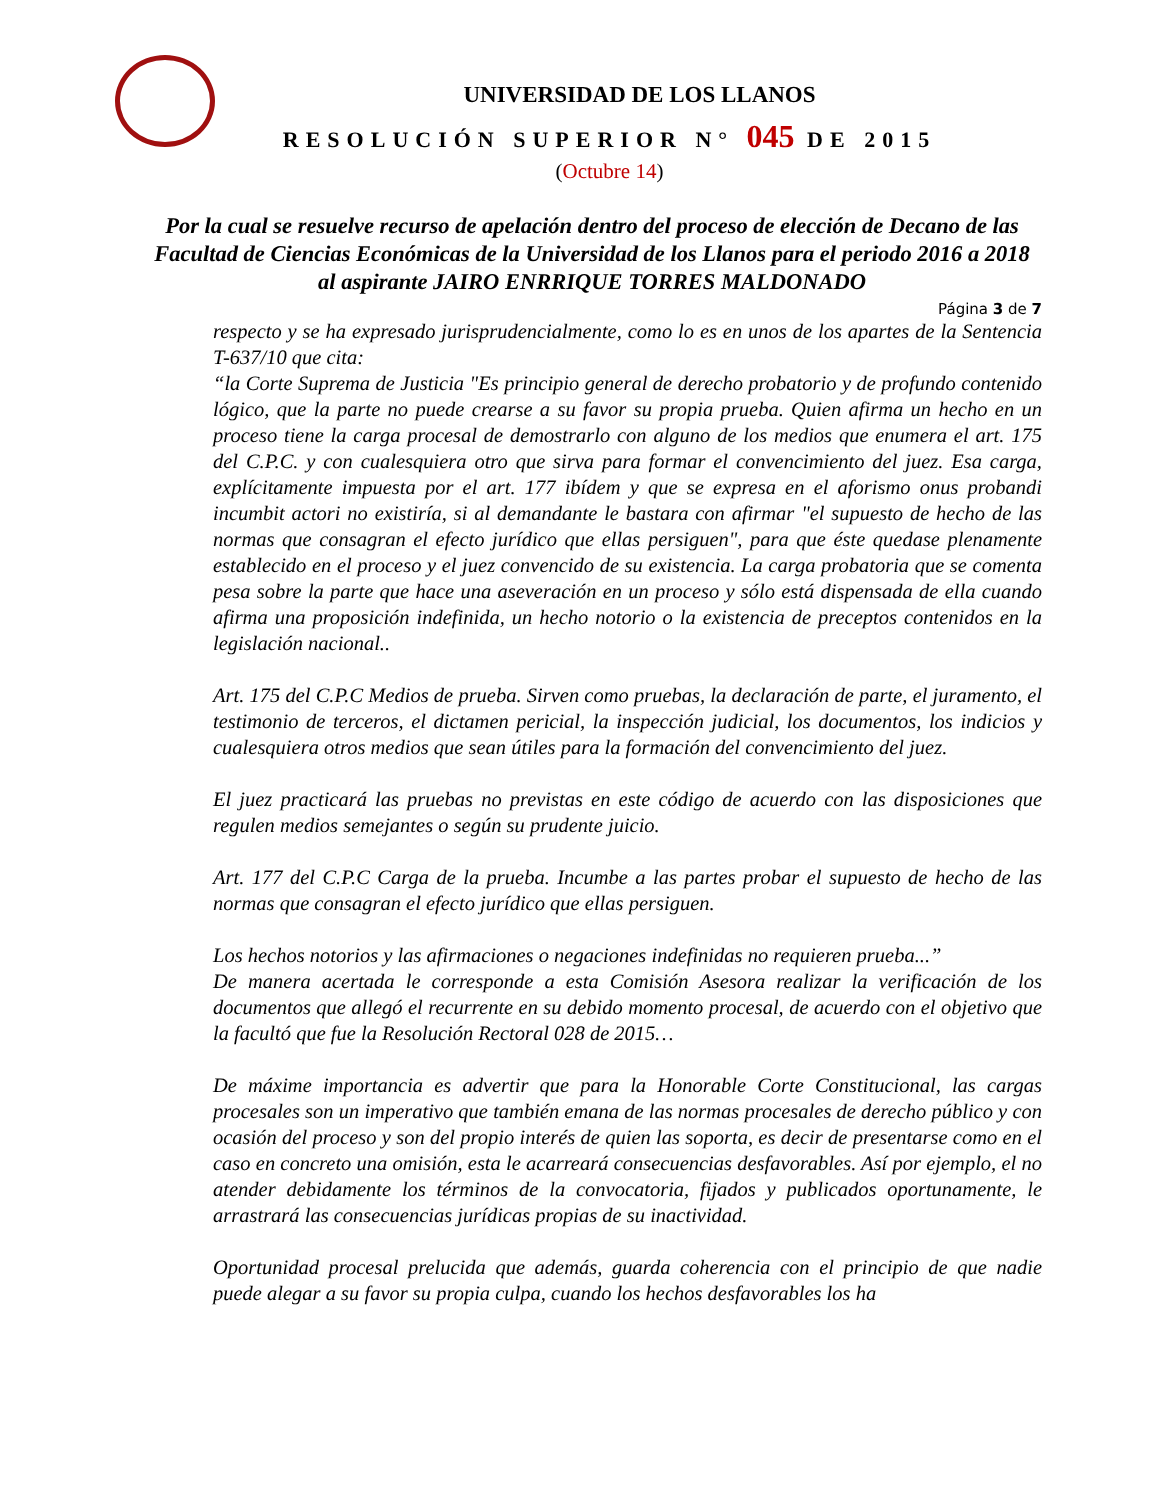UNIVERSIDAD DE LOS LLANOS
RESOLUCIÓN SUPERIOR N° 045 DE 2015
(Octubre 14)
Por la cual se resuelve recurso de apelación dentro del proceso de elección de Decano de las Facultad de Ciencias Económicas de la Universidad de los Llanos para el periodo 2016 a 2018 al aspirante JAIRO ENRRIQUE TORRES MALDONADO
Página 3 de 7
respecto y se ha expresado jurisprudencialmente, como lo es en unos de los apartes de la Sentencia T-637/10 que cita:
“la Corte Suprema de Justicia "Es principio general de derecho probatorio y de profundo contenido lógico, que la parte no puede crearse a su favor su propia prueba. Quien afirma un hecho en un proceso tiene la carga procesal de demostrarlo con alguno de los medios que enumera el art. 175 del C.P.C. y con cualesquiera otro que sirva para formar el convencimiento del juez. Esa carga, explícitamente impuesta por el art. 177 ibídem y que se expresa en el aforismo onus probandi incumbit actori no existiría, si al demandante le bastara con afirmar "el supuesto de hecho de las normas que consagran el efecto jurídico que ellas persiguen", para que éste quedase plenamente establecido en el proceso y el juez convencido de su existencia. La carga probatoria que se comenta pesa sobre la parte que hace una aseveración en un proceso y sólo está dispensada de ella cuando afirma una proposición indefinida, un hecho notorio o la existencia de preceptos contenidos en la legislación nacional..
Art. 175 del C.P.C Medios de prueba. Sirven como pruebas, la declaración de parte, el juramento, el testimonio de terceros, el dictamen pericial, la inspección judicial, los documentos, los indicios y cualesquiera otros medios que sean útiles para la formación del convencimiento del juez.
El juez practicará las pruebas no previstas en este código de acuerdo con las disposiciones que regulen medios semejantes o según su prudente juicio.
Art. 177 del C.P.C Carga de la prueba. Incumbe a las partes probar el supuesto de hecho de las normas que consagran el efecto jurídico que ellas persiguen.
Los hechos notorios y las afirmaciones o negaciones indefinidas no requieren prueba...”
De manera acertada le corresponde a esta Comisión Asesora realizar la verificación de los documentos que allegó el recurrente en su debido momento procesal, de acuerdo con el objetivo que la facultó que fue la Resolución Rectoral 028 de 2015…
De máxime importancia es advertir que para la Honorable Corte Constitucional, las cargas procesales son un imperativo que también emana de las normas procesales de derecho público y con ocasión del proceso y son del propio interés de quien las soporta, es decir de presentarse como en el caso en concreto una omisión, esta le acarreará consecuencias desfavorables. Así por ejemplo, el no atender debidamente los términos de la convocatoria, fijados y publicados oportunamente, le arrastrará las consecuencias jurídicas propias de su inactividad.
Oportunidad procesal prelucida que además, guarda coherencia con el principio de que nadie puede alegar a su favor su propia culpa, cuando los hechos desfavorables los ha